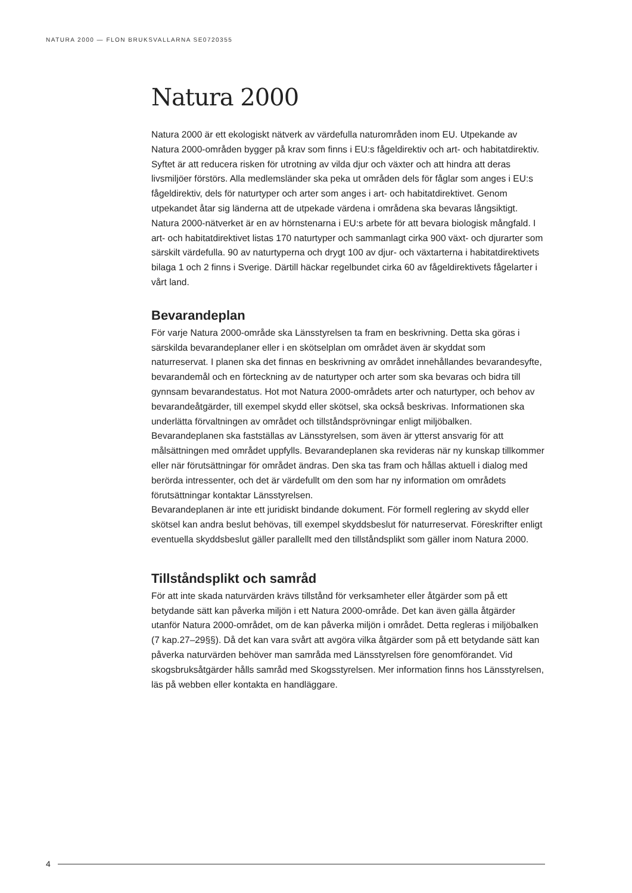NATURA 2000 — FLON BRUKSVALLARNA SE0720355
Natura 2000
Natura 2000 är ett ekologiskt nätverk av värdefulla naturområden inom EU. Utpekande av Natura 2000-områden bygger på krav som finns i EU:s fågeldirektiv och art- och habitatdirektiv. Syftet är att reducera risken för utrotning av vilda djur och växter och att hindra att deras livsmiljöer förstörs. Alla medlemsländer ska peka ut områden dels för fåglar som anges i EU:s fågeldirektiv, dels för naturtyper och arter som anges i art- och habitatdirektivet. Genom utpekandet åtar sig länderna att de utpekade värdena i områdena ska bevaras långsiktigt.
Natura 2000-nätverket är en av hörnstenarna i EU:s arbete för att bevara biologisk mångfald. I art- och habitatdirektivet listas 170 naturtyper och sammanlagt cirka 900 växt- och djurarter som särskilt värdefulla. 90 av naturtyperna och drygt 100 av djur- och växtarterna i habitatdirektivets bilaga 1 och 2 finns i Sverige. Därtill häckar regelbundet cirka 60 av fågeldirektivets fågelarter i vårt land.
Bevarandeplan
För varje Natura 2000-område ska Länsstyrelsen ta fram en beskrivning. Detta ska göras i särskilda bevarandeplaner eller i en skötselplan om området även är skyddat som naturreservat. I planen ska det finnas en beskrivning av området innehållandes bevarandesyfte, bevarandemål och en förteckning av de naturtyper och arter som ska bevaras och bidra till gynnsam bevarandestatus. Hot mot Natura 2000-områdets arter och naturtyper, och behov av bevarandeåtgärder, till exempel skydd eller skötsel, ska också beskrivas. Informationen ska underlätta förvaltningen av området och tillståndsprövningar enligt miljöbalken.
Bevarandeplanen ska fastställas av Länsstyrelsen, som även är ytterst ansvarig för att målsättningen med området uppfylls. Bevarandeplanen ska revideras när ny kunskap tillkommer eller när förutsättningar för området ändras. Den ska tas fram och hållas aktuell i dialog med berörda intressenter, och det är värdefullt om den som har ny information om områdets förutsättningar kontaktar Länsstyrelsen.
Bevarandeplanen är inte ett juridiskt bindande dokument. För formell reglering av skydd eller skötsel kan andra beslut behövas, till exempel skyddsbeslut för naturreservat. Föreskrifter enligt eventuella skyddsbeslut gäller parallellt med den tillståndsplikt som gäller inom Natura 2000.
Tillståndsplikt och samråd
För att inte skada naturvärden krävs tillstånd för verksamheter eller åtgärder som på ett betydande sätt kan påverka miljön i ett Natura 2000-område. Det kan även gälla åtgärder utanför Natura 2000-området, om de kan påverka miljön i området. Detta regleras i miljöbalken (7 kap.27–29§§). Då det kan vara svårt att avgöra vilka åtgärder som på ett betydande sätt kan påverka naturvärden behöver man samråda med Länsstyrelsen före genomförandet. Vid skogsbruksåtgärder hålls samråd med Skogsstyrelsen. Mer information finns hos Länsstyrelsen, läs på webben eller kontakta en handläggare.
4